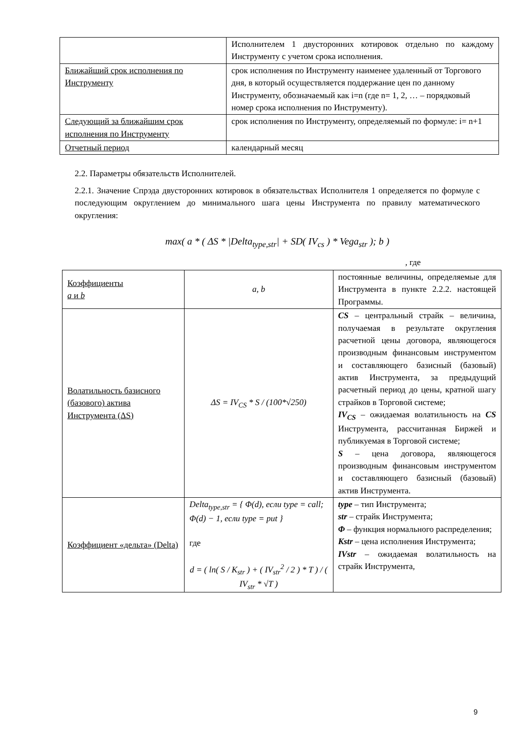| | Исполнителем 1 двусторонних котировок отдельно по каждому Инструменту с учетом срока исполнения. |
| Ближайший срок исполнения по Инструменту | срок исполнения по Инструменту наименее удаленный от Торгового дня, в который осуществляется поддержание цен по данному Инструменту, обозначаемый как i=n (где n= 1, 2, … – порядковый номер срока исполнения по Инструменту). |
| Следующий за ближайшим срок исполнения по Инструменту | срок исполнения по Инструменту, определяемый по формуле: i= n+1 |
| Отчетный период | календарный месяц |
2.2. Параметры обязательств Исполнителей.
2.2.1. Значение Спрэда двусторонних котировок в обязательствах Исполнителя 1 определяется по формуле с последующим округлением до минимального шага цены Инструмента по правилу математического округления:
max( a * ( ΔS * |Delta<sub>type,str</sub>| + SD( IV<sub>cs</sub> ) * Vega<sub>str</sub> ); b )
, где
| Коэффициенты a и b | a, b | постоянные величины, определяемые для Инструмента в пункте 2.2.2. настоящей Программы. |
| Волатильность базисного (базового) актива Инструмента (ΔS) | ΔS = IV<sub>CS</sub> * S / (100*√250) | CS – центральный страйк – величина, получаемая в результате округления расчетной цены договора, являющегося производным финансовым инструментом и составляющего базисный (базовый) актив Инструмента, за предыдущий расчетный период до цены, кратной шагу страйков в Торговой системе; IV<sub>CS</sub> – ожидаемая волатильность на CS Инструмента, рассчитанная Биржей и публикуемая в Торговой системе; S – цена договора, являющегося производным финансовым инструментом и составляющего базисный (базовый) актив Инструмента. |
| Коэффициент «дельта» (Delta) | Delta<sub>type,str</sub> = { Φ(d), если type = call; Φ(d) − 1, если type = put } где d = ( ln( S / K<sub>str</sub> ) + ( IV<sub>str</sub><sup>2</sup> / 2 ) * T ) / ( IV<sub>str</sub> * √T ) | type – тип Инструмента; str – страйк Инструмента; Φ – функция нормального распределения; Kstr – цена исполнения Инструмента; IVstr – ожидаемая волатильность на страйк Инструмента, |
9